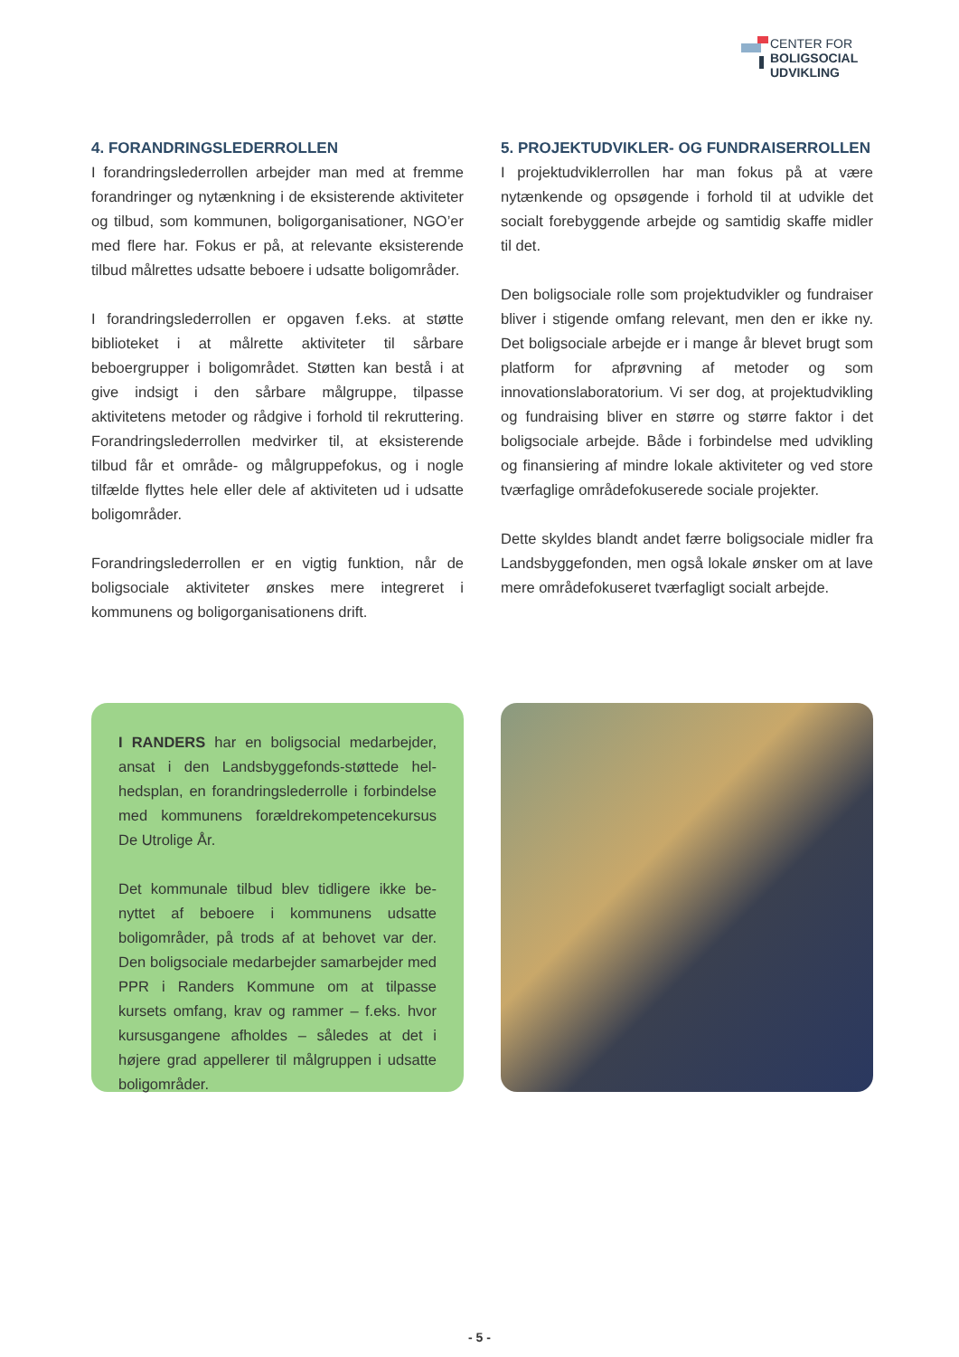CENTER FOR
BOLIGSOCIAL
UDVIKLING
4. FORANDRINGSLEDERROLLEN
I forandringslederrollen arbejder man med at fremme forandringer og nytænkning i de eksisterende aktiviteter og tilbud, som kommunen, boligorganisationer, NGO’er med flere har. Fokus er på, at relevante eksisterende tilbud målrettes udsatte beboere i udsatte boligområder.
I forandringslederrollen er opgaven f.eks. at støtte biblioteket i at målrette aktiviteter til sårbare beboergrupper i boligområdet. Støtten kan bestå i at give indsigt i den sårbare målgruppe, tilpasse aktivitetens metoder og rådgive i forhold til rekruttering. Forandringslederrollen medvirker til, at eksisterende tilbud får et område- og målgruppefokus, og i nogle tilfælde flyttes hele eller dele af aktiviteten ud i udsatte boligområder.
Forandringslederrollen er en vigtig funktion, når de boligsociale aktiviteter ønskes mere integreret i kommunens og boligorganisationens drift.
5. PROJEKTUDVIKLER- OG FUNDRAISERROLLEN
I projektudviklerrollen har man fokus på at være nytænkende og opsøgende i forhold til at udvikle det socialt forebyggende arbejde og samtidig skaffe midler til det.
Den boligsociale rolle som projektudvikler og fundraiser bliver i stigende omfang relevant, men den er ikke ny. Det boligsociale arbejde er i mange år blevet brugt som platform for afprøvning af metoder og som innovationslaboratorium. Vi ser dog, at projektudvikling og fundraising bliver en større og større faktor i det boligsociale arbejde. Både i forbindelse med udvikling og finansiering af mindre lokale aktiviteter og ved store tværfaglige områdefokuserede sociale projekter.
Dette skyldes blandt andet færre boligsociale midler fra Landsbyggefonden, men også lokale ønsker om at lave mere områdefokuseret tværfagligt socialt arbejde.
I RANDERS har en boligsocial medarbejder, ansat i den Landsbyggefonds-støttede hel-hedsplan, en forandringslederrolle i forbindelse med kommunens forældrekompetencekursus De Utrolige År.
Det kommunale tilbud blev tidligere ikke be-nyttet af beboere i kommunens udsatte boligområder, på trods af at behovet var der. Den boligsociale medarbejder samarbejder med PPR i Randers Kommune om at tilpasse kursets omfang, krav og rammer – f.eks. hvor kursusgangene afholdes – således at det i højere grad appellerer til målgruppen i udsatte boligområder.
- 5 -